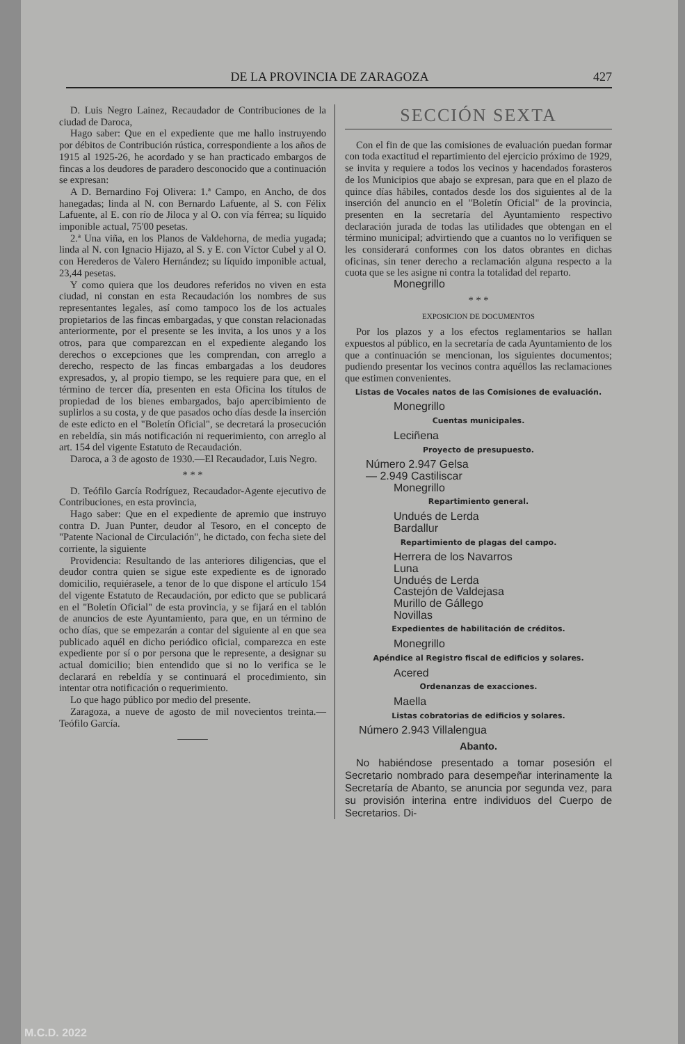DE LA PROVINCIA DE ZARAGOZA 427
D. Luis Negro Lainez, Recaudador de Contribuciones de la ciudad de Daroca,
Hago saber: Que en el expediente que me hallo instruyendo por débitos de Contribución rústica, correspondiente a los años de 1915 al 1925-26, he acordado y se han practicado embargos de fincas a los deudores de paradero desconocido que a continuación se expresan:
A D. Bernardino Foj Olivera: 1.ª Campo, en Ancho, de dos hanegadas; linda al N. con Bernardo Lafuente, al S. con Félix Lafuente, al E. con río de Jiloca y al O. con vía férrea; su líquido imponible actual, 75'00 pesetas.
2.ª Una viña, en los Planos de Valdehorna, de media yugada; linda al N. con Ignacio Hijazo, al S. y E. con Víctor Cubel y al O. con Herederos de Valero Hernández; su líquido imponible actual, 23,44 pesetas.
Y como quiera que los deudores referidos no viven en esta ciudad, ni constan en esta Recaudación los nombres de sus representantes legales, así como tampoco los de los actuales propietarios de las fincas embargadas, y que constan relacionadas anteriormente, por el presente se les invita, a los unos y a los otros, para que comparezcan en el expediente alegando los derechos o excepciones que les comprendan, con arreglo a derecho, respecto de las fincas embargadas a los deudores expresados, y, al propio tiempo, se les requiere para que, en el término de tercer día, presenten en esta Oficina los títulos de propiedad de los bienes embargados, bajo apercibimiento de suplirlos a su costa, y de que pasados ocho días desde la inserción de este edicto en el "Boletín Oficial", se decretará la prosecución en rebeldía, sin más notificación ni requerimiento, con arreglo al art. 154 del vigente Estatuto de Recaudación.
Daroca, a 3 de agosto de 1930.—El Recaudador, Luis Negro.
* * *
D. Teófilo García Rodríguez, Recaudador-Agente ejecutivo de Contribuciones, en esta provincia,
Hago saber: Que en el expediente de apremio que instruyo contra D. Juan Punter, deudor al Tesoro, en el concepto de "Patente Nacional de Circulación", he dictado, con fecha siete del corriente, la siguiente
Providencia: Resultando de las anteriores diligencias, que el deudor contra quien se sigue este expediente es de ignorado domicilio, requiérasele, a tenor de lo que dispone el artículo 154 del vigente Estatuto de Recaudación, por edicto que se publicará en el "Boletín Oficial" de esta provincia, y se fijará en el tablón de anuncios de este Ayuntamiento, para que, en un término de ocho días, que se empezarán a contar del siguiente al en que sea publicado aquél en dicho periódico oficial, comparezca en este expediente por sí o por persona que le represente, a designar su actual domicilio; bien entendido que si no lo verifica se le declarará en rebeldía y se continuará el procedimiento, sin intentar otra notificación o requerimiento.
Lo que hago público por medio del presente.
Zaragoza, a nueve de agosto de mil novecientos treinta.—Teófilo García.
———
SECCIÓN SEXTA
Con el fin de que las comisiones de evaluación puedan formar con toda exactitud el repartimiento del ejercicio próximo de 1929, se invita y requiere a todos los vecinos y hacendados forasteros de los Municipios que abajo se expresan, para que en el plazo de quince días hábiles, contados desde los dos siguientes al de la inserción del anuncio en el "Boletín Oficial" de la provincia, presenten en la secretaría del Ayuntamiento respectivo declaración jurada de todas las utilidades que obtengan en el término municipal; advirtiendo que a cuantos no lo verifiquen se les considerará conformes con los datos obrantes en dichas oficinas, sin tener derecho a reclamación alguna respecto a la cuota que se les asigne ni contra la totalidad del reparto.
Monegrillo
* * *
EXPOSICION DE DOCUMENTOS
Por los plazos y a los efectos reglamentarios se hallan expuestos al público, en la secretaría de cada Ayuntamiento de los que a continuación se mencionan, los siguientes documentos; pudiendo presentar los vecinos contra aquéllos las reclamaciones que estimen convenientes.
Listas de Vocales natos de las Comisiones de evaluación.
Monegrillo
Cuentas municipales.
Leciñena
Proyecto de presupuesto.
Número 2.947 Gelsa
— 2.949 Castiliscar
Monegrillo
Repartimiento general.
Undués de Lerda
Bardallur
Repartimiento de plagas del campo.
Herrera de los Navarros
Luna
Undués de Lerda
Castejón de Valdejasa
Murillo de Gállego
Novillas
Expedientes de habilitación de créditos.
Monegrillo
Apéndice al Registro fiscal de edificios y solares.
Acered
Ordenanzas de exacciones.
Maella
Listas cobratorias de edificios y solares.
Número 2.943 Villalengua
Abanto.
No habiéndose presentado a tomar posesión el Secretario nombrado para desempeñar interinamente la Secretaría de Abanto, se anuncia por segunda vez, para su provisión interina entre individuos del Cuerpo de Secretarios. Di-
M.C.D. 2022